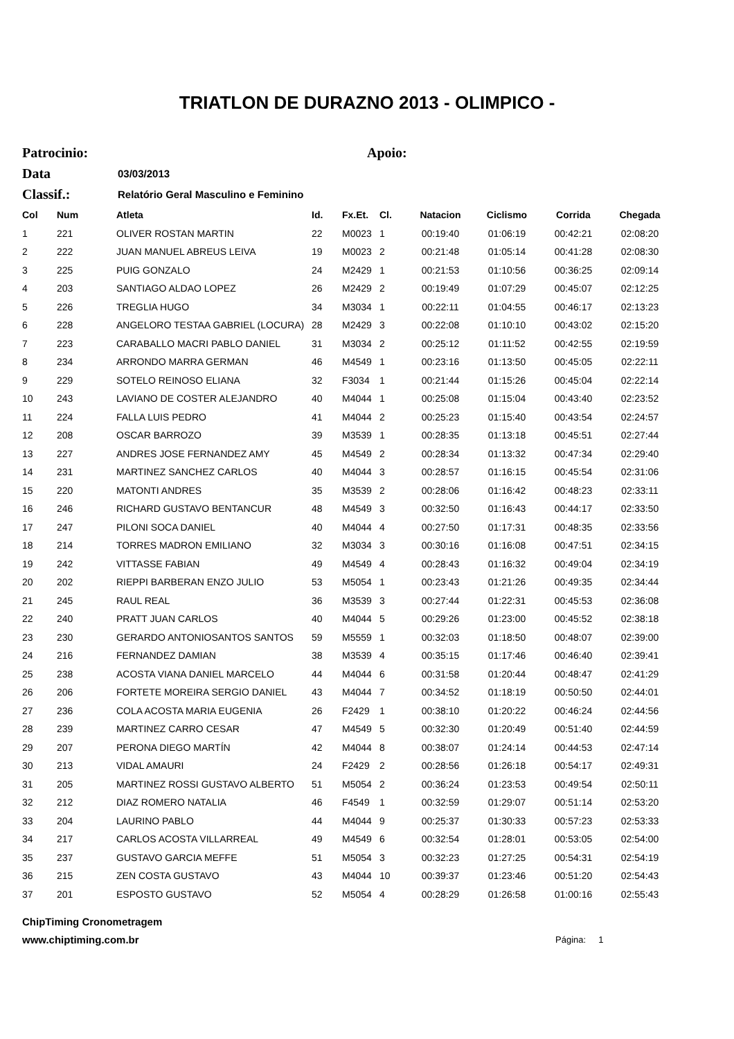TRIATLON DE DURAZNO 2013 - OLIMPICO -
Patrocinio: Apoio:
Data 03/03/2013
Classif.: Relatório Geral Masculino e Feminino
| Col | Num | Atleta | Id. | Fx.Et. | Cl. | Natacion | Ciclismo | Corrida | Chegada |
| --- | --- | --- | --- | --- | --- | --- | --- | --- | --- |
| 1 | 221 | OLIVER ROSTAN MARTIN | 22 | M0023 | 1 | 00:19:40 | 01:06:19 | 00:42:21 | 02:08:20 |
| 2 | 222 | JUAN MANUEL ABREUS LEIVA | 19 | M0023 | 2 | 00:21:48 | 01:05:14 | 00:41:28 | 02:08:30 |
| 3 | 225 | PUIG GONZALO | 24 | M2429 | 1 | 00:21:53 | 01:10:56 | 00:36:25 | 02:09:14 |
| 4 | 203 | SANTIAGO ALDAO LOPEZ | 26 | M2429 | 2 | 00:19:49 | 01:07:29 | 00:45:07 | 02:12:25 |
| 5 | 226 | TREGLIA HUGO | 34 | M3034 | 1 | 00:22:11 | 01:04:55 | 00:46:17 | 02:13:23 |
| 6 | 228 | ANGELORO TESTAA GABRIEL (LOCURA) | 28 | M2429 | 3 | 00:22:08 | 01:10:10 | 00:43:02 | 02:15:20 |
| 7 | 223 | CARABALLO MACRI PABLO DANIEL | 31 | M3034 | 2 | 00:25:12 | 01:11:52 | 00:42:55 | 02:19:59 |
| 8 | 234 | ARRONDO MARRA GERMAN | 46 | M4549 | 1 | 00:23:16 | 01:13:50 | 00:45:05 | 02:22:11 |
| 9 | 229 | SOTELO REINOSO ELIANA | 32 | F3034 | 1 | 00:21:44 | 01:15:26 | 00:45:04 | 02:22:14 |
| 10 | 243 | LAVIANO DE COSTER ALEJANDRO | 40 | M4044 | 1 | 00:25:08 | 01:15:04 | 00:43:40 | 02:23:52 |
| 11 | 224 | FALLA LUIS PEDRO | 41 | M4044 | 2 | 00:25:23 | 01:15:40 | 00:43:54 | 02:24:57 |
| 12 | 208 | OSCAR BARROZO | 39 | M3539 | 1 | 00:28:35 | 01:13:18 | 00:45:51 | 02:27:44 |
| 13 | 227 | ANDRES JOSE FERNANDEZ AMY | 45 | M4549 | 2 | 00:28:34 | 01:13:32 | 00:47:34 | 02:29:40 |
| 14 | 231 | MARTINEZ SANCHEZ CARLOS | 40 | M4044 | 3 | 00:28:57 | 01:16:15 | 00:45:54 | 02:31:06 |
| 15 | 220 | MATONTI ANDRES | 35 | M3539 | 2 | 00:28:06 | 01:16:42 | 00:48:23 | 02:33:11 |
| 16 | 246 | RICHARD GUSTAVO BENTANCUR | 48 | M4549 | 3 | 00:32:50 | 01:16:43 | 00:44:17 | 02:33:50 |
| 17 | 247 | PILONI SOCA DANIEL | 40 | M4044 | 4 | 00:27:50 | 01:17:31 | 00:48:35 | 02:33:56 |
| 18 | 214 | TORRES MADRON EMILIANO | 32 | M3034 | 3 | 00:30:16 | 01:16:08 | 00:47:51 | 02:34:15 |
| 19 | 242 | VITTASSE FABIAN | 49 | M4549 | 4 | 00:28:43 | 01:16:32 | 00:49:04 | 02:34:19 |
| 20 | 202 | RIEPPI BARBERAN ENZO JULIO | 53 | M5054 | 1 | 00:23:43 | 01:21:26 | 00:49:35 | 02:34:44 |
| 21 | 245 | RAUL REAL | 36 | M3539 | 3 | 00:27:44 | 01:22:31 | 00:45:53 | 02:36:08 |
| 22 | 240 | PRATT JUAN CARLOS | 40 | M4044 | 5 | 00:29:26 | 01:23:00 | 00:45:52 | 02:38:18 |
| 23 | 230 | GERARDO ANTONIOSANTOS SANTOS | 59 | M5559 | 1 | 00:32:03 | 01:18:50 | 00:48:07 | 02:39:00 |
| 24 | 216 | FERNANDEZ DAMIAN | 38 | M3539 | 4 | 00:35:15 | 01:17:46 | 00:46:40 | 02:39:41 |
| 25 | 238 | ACOSTA VIANA DANIEL MARCELO | 44 | M4044 | 6 | 00:31:58 | 01:20:44 | 00:48:47 | 02:41:29 |
| 26 | 206 | FORTETE MOREIRA SERGIO DANIEL | 43 | M4044 | 7 | 00:34:52 | 01:18:19 | 00:50:50 | 02:44:01 |
| 27 | 236 | COLA ACOSTA MARIA EUGENIA | 26 | F2429 | 1 | 00:38:10 | 01:20:22 | 00:46:24 | 02:44:56 |
| 28 | 239 | MARTINEZ CARRO CESAR | 47 | M4549 | 5 | 00:32:30 | 01:20:49 | 00:51:40 | 02:44:59 |
| 29 | 207 | PERONA DIEGO MARTÍN | 42 | M4044 | 8 | 00:38:07 | 01:24:14 | 00:44:53 | 02:47:14 |
| 30 | 213 | VIDAL AMAURI | 24 | F2429 | 2 | 00:28:56 | 01:26:18 | 00:54:17 | 02:49:31 |
| 31 | 205 | MARTINEZ ROSSI GUSTAVO ALBERTO | 51 | M5054 | 2 | 00:36:24 | 01:23:53 | 00:49:54 | 02:50:11 |
| 32 | 212 | DIAZ ROMERO NATALIA | 46 | F4549 | 1 | 00:32:59 | 01:29:07 | 00:51:14 | 02:53:20 |
| 33 | 204 | LAURINO PABLO | 44 | M4044 | 9 | 00:25:37 | 01:30:33 | 00:57:23 | 02:53:33 |
| 34 | 217 | CARLOS ACOSTA VILLARREAL | 49 | M4549 | 6 | 00:32:54 | 01:28:01 | 00:53:05 | 02:54:00 |
| 35 | 237 | GUSTAVO GARCIA MEFFE | 51 | M5054 | 3 | 00:32:23 | 01:27:25 | 00:54:31 | 02:54:19 |
| 36 | 215 | ZEN COSTA GUSTAVO | 43 | M4044 | 10 | 00:39:37 | 01:23:46 | 00:51:20 | 02:54:43 |
| 37 | 201 | ESPOSTO GUSTAVO | 52 | M5054 | 4 | 00:28:29 | 01:26:58 | 01:00:16 | 02:55:43 |
ChipTiming Cronometragem
www.chiptiming.com.br Página: 1